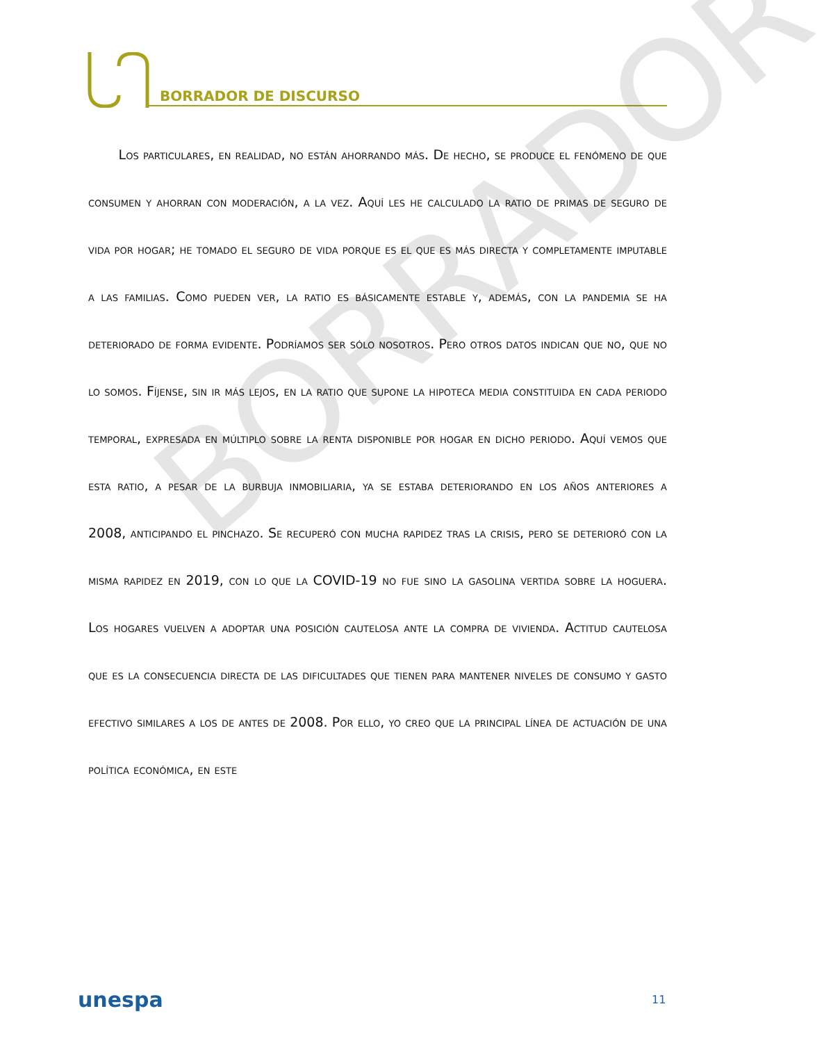BORRADOR DE DISCURSO
BORRADOR
Los particulares, en realidad, no están ahorrando más. De hecho, se produce el fenómeno de que consumen y ahorran con moderación, a la vez. Aquí les he calculado la ratio de primas de seguro de vida por hogar; he tomado el seguro de vida porque es el que es más directa y completamente imputable a las familias. Como pueden ver, la ratio es básicamente estable y, además, con la pandemia se ha deteriorado de forma evidente. Podríamos ser sólo nosotros. Pero otros datos indican que no, que no lo somos. Fíjense, sin ir más lejos, en la ratio que supone la hipoteca media constituida en cada periodo temporal, expresada en múltiplo sobre la renta disponible por hogar en dicho periodo. Aquí vemos que esta ratio, a pesar de la burbuja inmobiliaria, ya se estaba deteriorando en los años anteriores a 2008, anticipando el pinchazo. Se recuperó con mucha rapidez tras la crisis, pero se deterioró con la misma rapidez en 2019, con lo que la COVID-19 no fue sino la gasolina vertida sobre la hoguera. Los hogares vuelven a adoptar una posición cautelosa ante la compra de vivienda. Actitud cautelosa que es la consecuencia directa de las dificultades que tienen para mantener niveles de consumo y gasto efectivo similares a los de antes de 2008. Por ello, yo creo que la principal línea de actuación de una política económica, en este
unespa 11